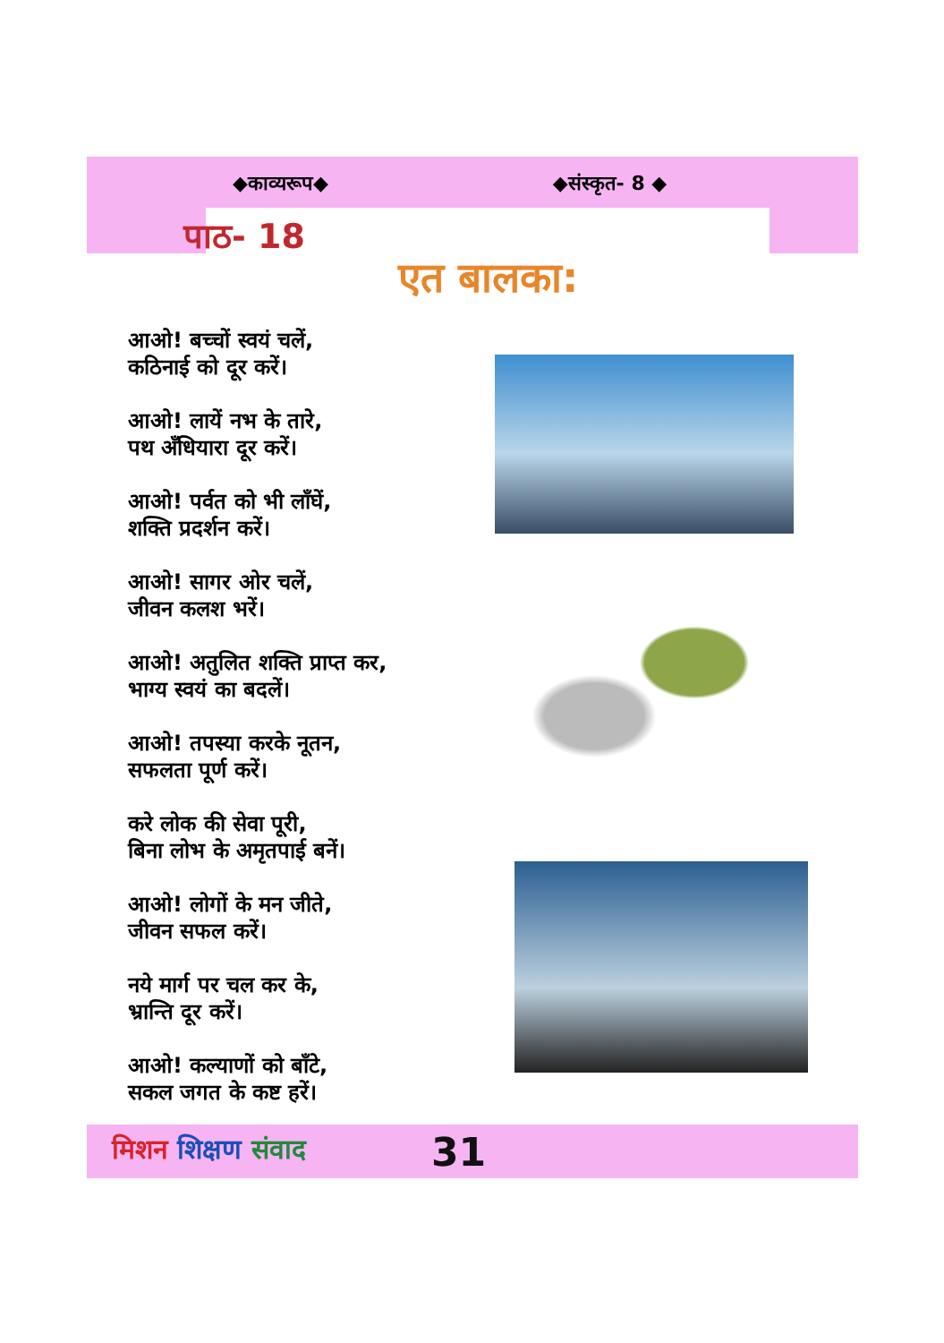◆काव्यरूप◆ ◆संस्कृत- 8 ◆
पाठ- 18
एत बालका:
आओ! बच्चों स्वयं चलें,
कठिनाई को दूर करें।
आओ! लायें नभ के तारे,
पथ अँधियारा दूर करें।
आओ! पर्वत को भी लाँघें,
शक्ति प्रदर्शन करें।
आओ! सागर ओर चलें,
जीवन कलश भरें।
आओ! अतुलित शक्ति प्राप्त कर,
भाग्य स्वयं का बदलें।
आओ! तपस्या करके नूतन,
सफलता पूर्ण करें।
करे लोक की सेवा पूरी,
बिना लोभ के अमृतपाई बनें।
आओ! लोगों के मन जीते,
जीवन सफल करें।
नये मार्ग पर चल कर के,
भ्रान्ति दूर करें।
आओ! कल्याणों को बाँटे,
सकल जगत के कष्ट हरें।
मिशन शिक्षण संवाद 31